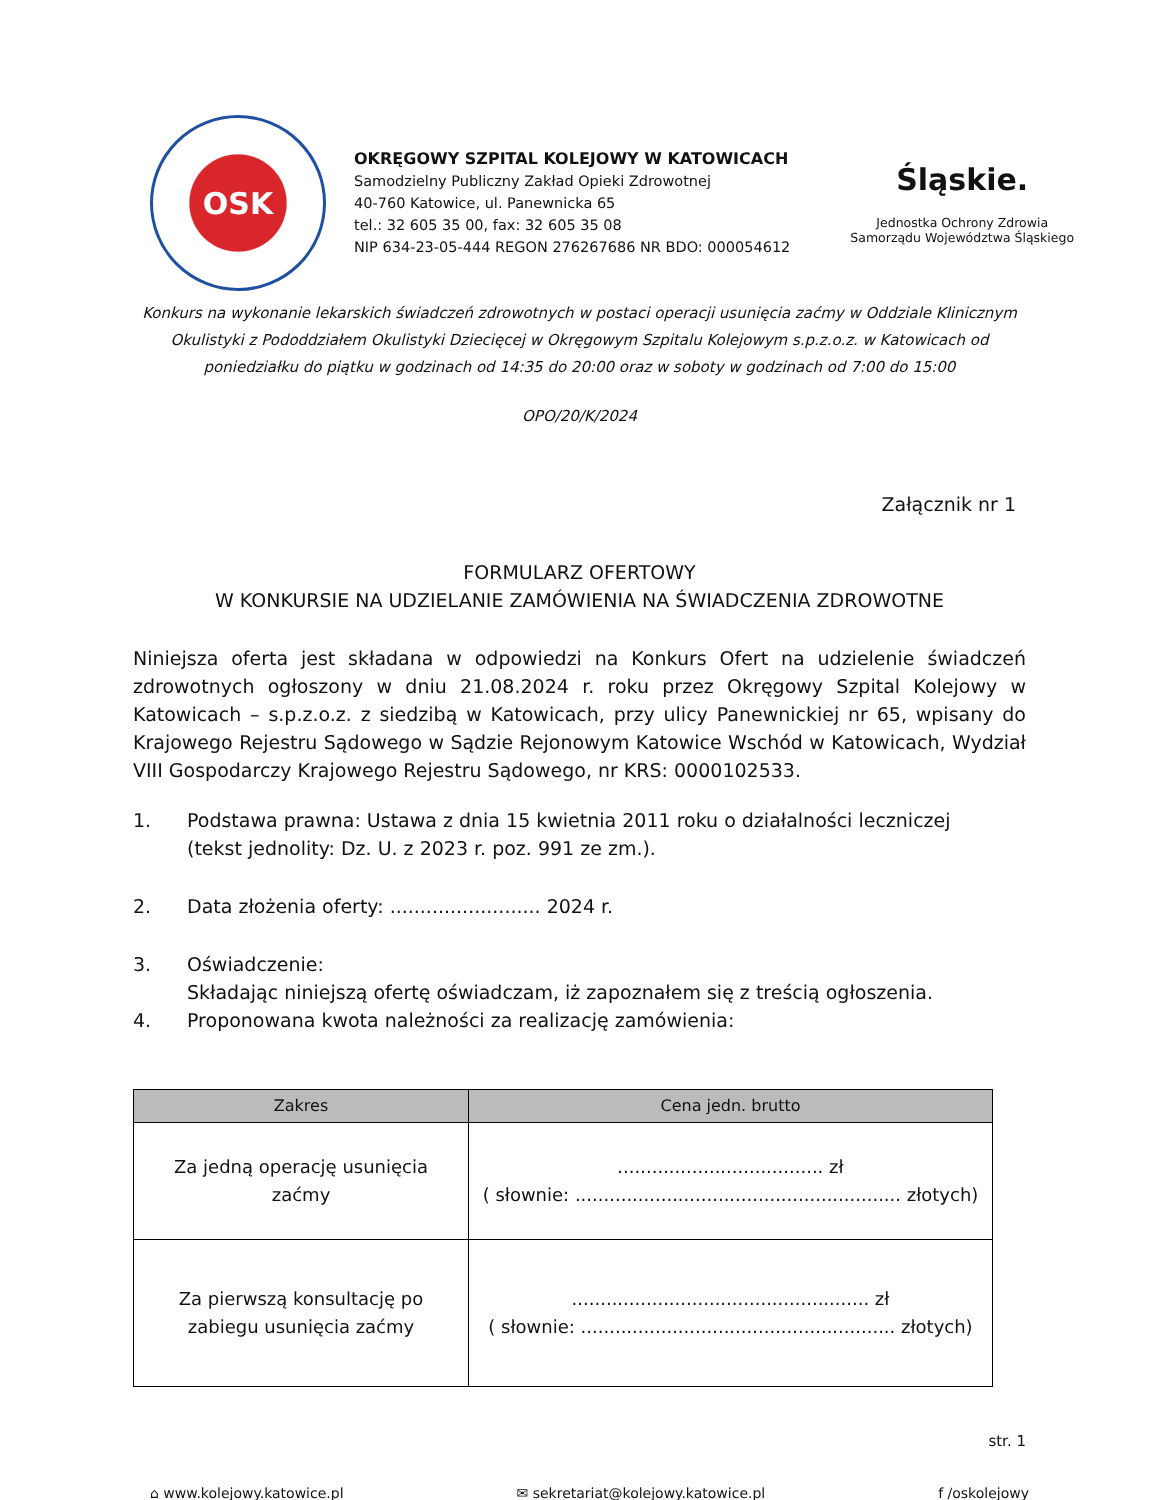OSK
OKRĘGOWY SZPITAL KOLEJOWY W KATOWICACH
Samodzielny Publiczny Zakład Opieki Zdrowotnej
40-760 Katowice, ul. Panewnicka 65
tel.: 32 605 35 00, fax: 32 605 35 08
NIP 634-23-05-444 REGON 276267686 NR BDO: 000054612
Śląskie.
Jednostka Ochrony Zdrowia
Samorządu Województwa Śląskiego
Konkurs na wykonanie lekarskich świadczeń zdrowotnych w postaci operacji usunięcia zaćmy w Oddziale Klinicznym Okulistyki z Pododdziałem Okulistyki Dziecięcej w Okręgowym Szpitalu Kolejowym s.p.z.o.z. w Katowicach od poniedziałku do piątku w godzinach od 14:35 do 20:00 oraz w soboty w godzinach od 7:00 do 15:00
OPO/20/K/2024
Załącznik nr 1
FORMULARZ OFERTOWY
W KONKURSIE NA UDZIELANIE ZAMÓWIENIA NA ŚWIADCZENIA ZDROWOTNE
Niniejsza oferta jest składana w odpowiedzi na Konkurs Ofert na udzielenie świadczeń zdrowotnych ogłoszony w dniu 21.08.2024 r. roku przez Okręgowy Szpital Kolejowy w Katowicach – s.p.z.o.z. z siedzibą w Katowicach, przy ulicy Panewnickiej nr 65, wpisany do Krajowego Rejestru Sądowego w Sądzie Rejonowym Katowice Wschód w Katowicach, Wydział VIII Gospodarczy Krajowego Rejestru Sądowego, nr KRS: 0000102533.
1. Podstawa prawna: Ustawa z dnia 15 kwietnia 2011 roku o działalności leczniczej
(tekst jednolity: Dz. U. z 2023 r. poz. 991 ze zm.).
2. Data złożenia oferty: ......................... 2024 r.
3. Oświadczenie:
Składając niniejszą ofertę oświadczam, iż zapoznałem się z treścią ogłoszenia.
4. Proponowana kwota należności za realizację zamówienia:
| Zakres | Cena jedn. brutto |
| --- | --- |
| Za jedną operację usunięcia zaćmy | .................................... zł ( słownie: ......................................................... złotych) |
| Za pierwszą konsultację po zabiegu usunięcia zaćmy | .................................................... zł ( słownie: ....................................................... złotych) |
str. 1
⌂ www.kolejowy.katowice.pl ✉ sekretariat@kolejowy.katowice.pl f /oskolejowy